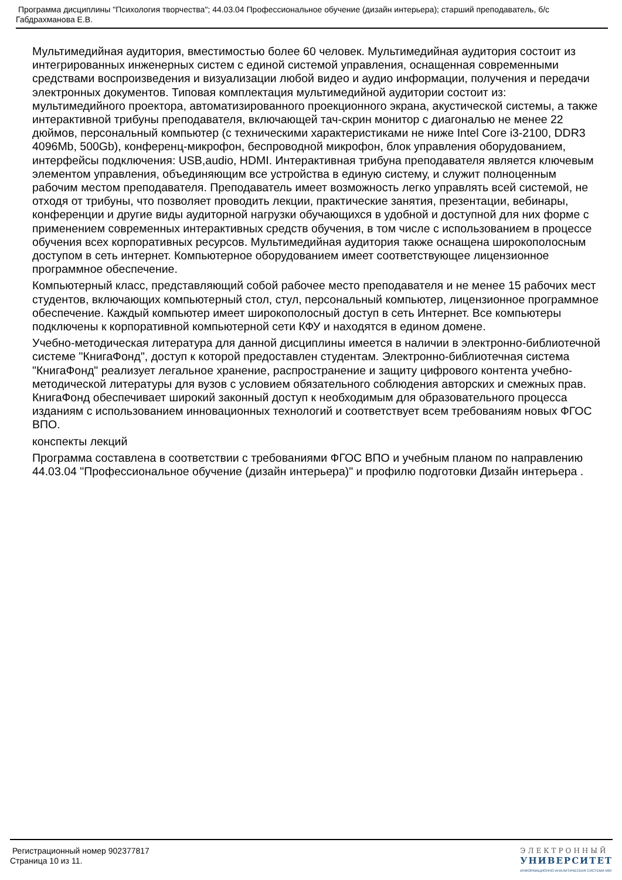Программа дисциплины "Психология творчества"; 44.03.04 Профессиональное обучение (дизайн интерьера); старший преподаватель, б/с Габдрахманова Е.В.
Мультимедийная аудитория, вместимостью более 60 человек. Мультимедийная аудитория состоит из интегрированных инженерных систем с единой системой управления, оснащенная современными средствами воспроизведения и визуализации любой видео и аудио информации, получения и передачи электронных документов. Типовая комплектация мультимедийной аудитории состоит из: мультимедийного проектора, автоматизированного проекционного экрана, акустической системы, а также интерактивной трибуны преподавателя, включающей тач-скрин монитор с диагональю не менее 22 дюймов, персональный компьютер (с техническими характеристиками не ниже Intel Core i3-2100, DDR3 4096Mb, 500Gb), конференц-микрофон, беспроводной микрофон, блок управления оборудованием, интерфейсы подключения: USB,audio, HDMI. Интерактивная трибуна преподавателя является ключевым элементом управления, объединяющим все устройства в единую систему, и служит полноценным рабочим местом преподавателя. Преподаватель имеет возможность легко управлять всей системой, не отходя от трибуны, что позволяет проводить лекции, практические занятия, презентации, вебинары, конференции и другие виды аудиторной нагрузки обучающихся в удобной и доступной для них форме с применением современных интерактивных средств обучения, в том числе с использованием в процессе обучения всех корпоративных ресурсов. Мультимедийная аудитория также оснащена широкополосным доступом в сеть интернет. Компьютерное оборудованием имеет соответствующее лицензионное программное обеспечение.
Компьютерный класс, представляющий собой рабочее место преподавателя и не менее 15 рабочих мест студентов, включающих компьютерный стол, стул, персональный компьютер, лицензионное программное обеспечение. Каждый компьютер имеет широкополосный доступ в сеть Интернет. Все компьютеры подключены к корпоративной компьютерной сети КФУ и находятся в едином домене.
Учебно-методическая литература для данной дисциплины имеется в наличии в электронно-библиотечной системе "КнигаФонд", доступ к которой предоставлен студентам. Электронно-библиотечная система "КнигаФонд" реализует легальное хранение, распространение и защиту цифрового контента учебно-методической литературы для вузов с условием обязательного соблюдения авторских и смежных прав. КнигаФонд обеспечивает широкий законный доступ к необходимым для образовательного процесса изданиям с использованием инновационных технологий и соответствует всем требованиям новых ФГОС ВПО.
конспекты лекций
Программа составлена в соответствии с требованиями ФГОС ВПО и учебным планом по направлению 44.03.04 "Профессиональное обучение (дизайн интерьера)" и профилю подготовки Дизайн интерьера .
Регистрационный номер 902377817
Страница 10 из 11.
ЭЛЕКТРОННЫЙ
УНИВЕРСИТЕТ
ИНФОРМАЦИОННО-АНАЛИТИЧЕСКАЯ СИСТЕМА КФУ